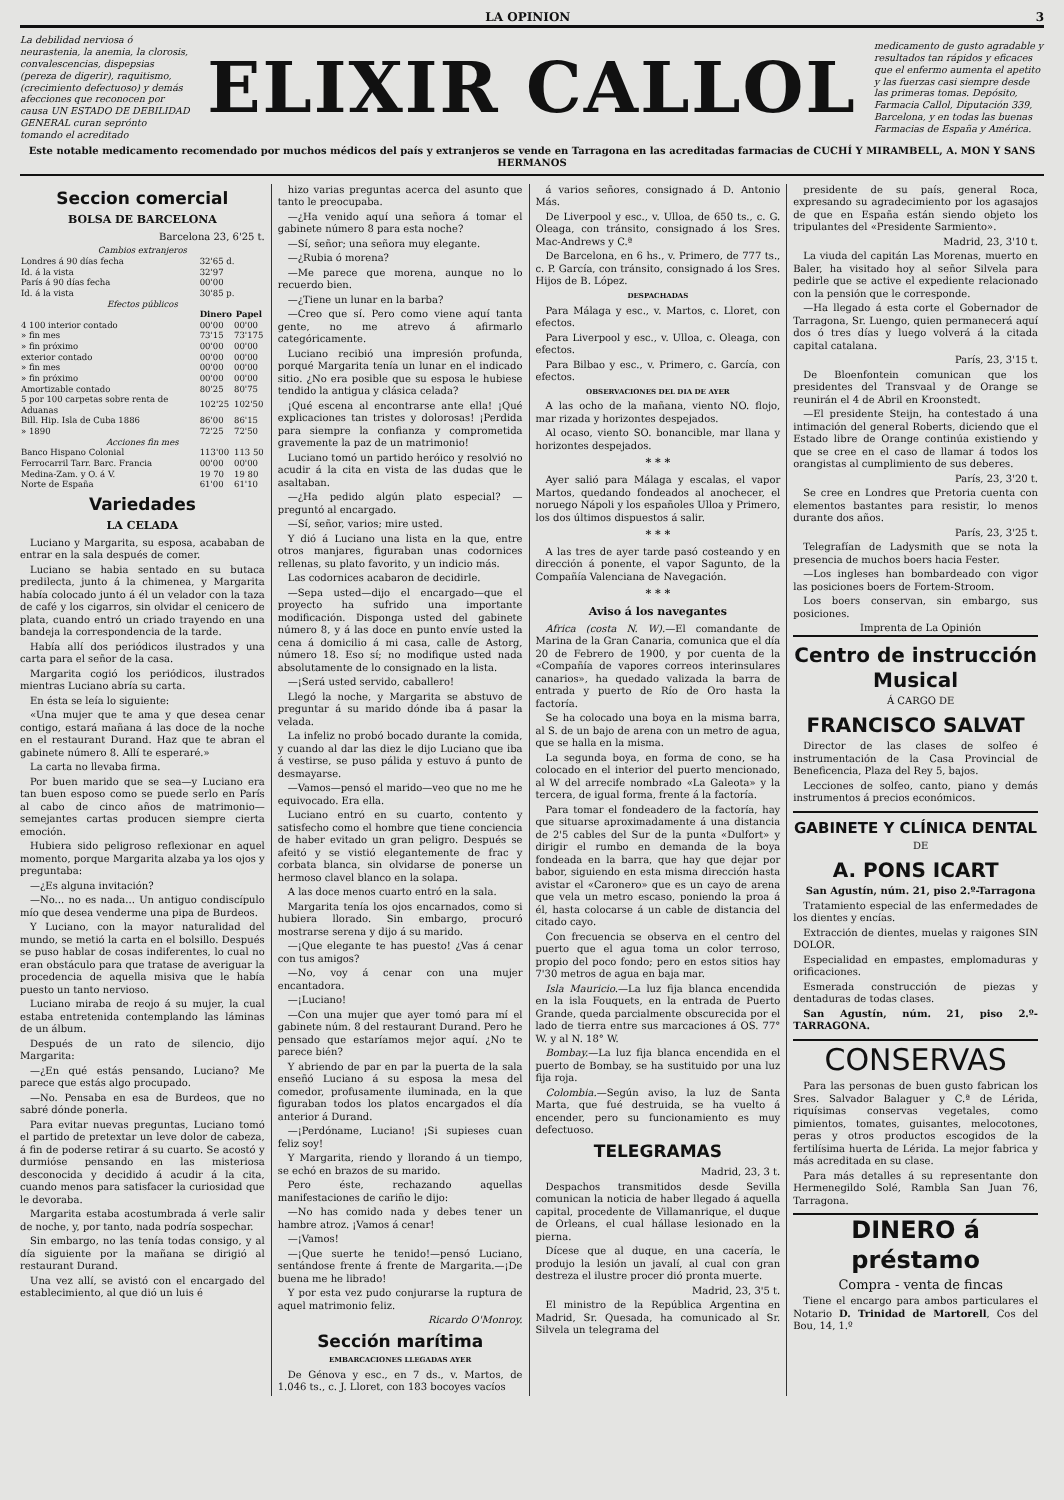LA OPINION 3
La debilidad nerviosa ó neurastenia, la anemia, la clorosis, convalescencias, dispepsias (pereza de digerir), raquitismo, (crecimiento defectuoso) y demás afecciones que reconocen por causa UN ESTADO DE DEBILIDAD GENERAL curan seprónto tomando el acreditado
ELIXIR CALLOL
medicamento de gusto agradable y resultados tan rápidos y eficaces que el enfermo aumenta el apetito y las fuerzas casi siempre desde las primeras tomas. Depósito, Farmacia Callol, Diputación 339, Barcelona, y en todas las buenas Farmacias de España y América.
Este notable medicamento recomendado por muchos médicos del país y extranjeros se vende en Tarragona en las acreditadas farmacias de CUCHÍ Y MIRAMBELL, A. MON Y SANS HERMANOS
Seccion comercial
BOLSA DE BARCELONA
Barcelona 23, 6'25 t.
| Cambios extranjeros | | |
| Londres á 90 días fecha | 32'65 d. | |
| Id. á la vista | 32'97 | |
| París á 90 días fecha | 00'00 | |
| Id. á la vista | 30'85 p. | |
| Efectos públicos | | |
| | Dinero | Papel |
| 4 100 interior contado | 00'00 | 00'00 |
| » fin mes | 73'15 | 73'175 |
| » fin próximo | 00'00 | 00'00 |
| exterior contado | 00'00 | 00'00 |
| » fin mes | 00'00 | 00'00 |
| » fin próximo | 00'00 | 00'00 |
| Amortizable contado | 80'25 | 80'75 |
| 5 por 100 carpetas sobre renta de Aduanas | 102'25 | 102'50 |
| Bill. Hip. Isla de Cuba 1886 | 86'00 | 86'15 |
| » 1890 | 72'25 | 72'50 |
| Acciones fin mes | | |
| Banco Hispano Colonial | 113'00 | 113 50 |
| Ferrocarril Tarr. Barc. Francia | 00'00 | 00'00 |
| Medina-Zam. y O. á V. | 19 70 | 19 80 |
| Norte de España | 61'00 | 61'10 |
Variedades
LA CELADA
Luciano y Margarita, su esposa, acababan de entrar en la sala después de comer.
Luciano se habia sentado en su butaca predilecta, junto á la chimenea, y Margarita había colocado junto á él un velador con la taza de café y los cigarros, sin olvidar el cenicero de plata, cuando entró un criado trayendo en una bandeja la correspondencia de la tarde.
Había allí dos periódicos ilustrados y una carta para el señor de la casa.
Margarita cogió los periódicos, ilustrados mientras Luciano abría su carta.
En ésta se leía lo siguiente:
«Una mujer que te ama y que desea cenar contigo, estará mañana á las doce de la noche en el restaurant Durand. Haz que te abran el gabinete número 8. Allí te esperaré.»
La carta no llevaba firma.
Por buen marido que se sea—y Luciano era tan buen esposo como se puede serlo en París al cabo de cinco años de matrimonio—semejantes cartas producen siempre cierta emoción.
Hubiera sido peligroso reflexionar en aquel momento, porque Margarita alzaba ya los ojos y preguntaba:
—¿Es alguna invitación?
—No... no es nada... Un antiguo condiscípulo mío que desea venderme una pipa de Burdeos.
Y Luciano, con la mayor naturalidad del mundo, se metió la carta en el bolsillo. Después se puso hablar de cosas indiferentes, lo cual no eran obstáculo para que tratase de averiguar la procedencia de aquella misiva que le había puesto un tanto nervioso.
Luciano miraba de reojo á su mujer, la cual estaba entretenida contemplando las láminas de un álbum.
Después de un rato de silencio, dijo Margarita:
—¿En qué estás pensando, Luciano? Me parece que estás algo procupado.
—No. Pensaba en esa de Burdeos, que no sabré dónde ponerla.
Para evitar nuevas preguntas, Luciano tomó el partido de pretextar un leve dolor de cabeza, á fin de poderse retirar á su cuarto. Se acostó y durmióse pensando en las misteriosa desconocida y decidido á acudir á la cita, cuando menos para satisfacer la curiosidad que le devoraba.
Margarita estaba acostumbrada á verle salir de noche, y, por tanto, nada podría sospechar.
Sin embargo, no las tenía todas consigo, y al día siguiente por la mañana se dirigió al restaurant Durand.
Una vez allí, se avistó con el encargado del establecimiento, al que dió un luis é
hizo varias preguntas acerca del asunto que tanto le preocupaba.
—¿Ha venido aquí una señora á tomar el gabinete número 8 para esta noche?
—Sí, señor; una señora muy elegante.
—¿Rubia ó morena?
—Me parece que morena, aunque no lo recuerdo bien.
—¿Tiene un lunar en la barba?
—Creo que sí. Pero como viene aquí tanta gente, no me atrevo á afirmarlo categóricamente.
Luciano recibió una impresión profunda, porqué Margarita tenía un lunar en el indicado sitio. ¿No era posible que su esposa le hubiese tendido la antigua y clásica celada?
¡Qué escena al encontrarse ante ella! ¡Qué explicaciones tan tristes y dolorosas! ¡Perdida para siempre la confianza y comprometida gravemente la paz de un matrimonio!
Luciano tomó un partido heróico y resolvió no acudir á la cita en vista de las dudas que le asaltaban.
—¿Ha pedido algún plato especial? —preguntó al encargado.
—Sí, señor, varios; mire usted.
Y dió á Luciano una lista en la que, entre otros manjares, figuraban unas codornices rellenas, su plato favorito, y un indicio más.
Las codornices acabaron de decidirle.
—Sepa usted—dijo el encargado—que el proyecto ha sufrido una importante modificación. Disponga usted del gabinete número 8, y á las doce en punto envíe usted la cena á domicilio á mi casa, calle de Astorg, número 18. Eso sí; no modifique usted nada absolutamente de lo consignado en la lista.
—¡Será usted servido, caballero!
Llegó la noche, y Margarita se abstuvo de preguntar á su marido dónde iba á pasar la velada.
La infeliz no probó bocado durante la comida, y cuando al dar las diez le dijo Luciano que iba á vestirse, se puso pálida y estuvo á punto de desmayarse.
—Vamos—pensó el marido—veo que no me he equivocado. Era ella.
Luciano entró en su cuarto, contento y satisfecho como el hombre que tiene conciencia de haber evitado un gran peligro. Después se afeitó y se vistió elegantemente de frac y corbata blanca, sin olvidarse de ponerse un hermoso clavel blanco en la solapa.
A las doce menos cuarto entró en la sala.
Margarita tenía los ojos encarnados, como si hubiera llorado. Sin embargo, procuró mostrarse serena y dijo á su marido.
—¡Que elegante te has puesto! ¿Vas á cenar con tus amigos?
—No, voy á cenar con una mujer encantadora.
—¡Luciano!
—Con una mujer que ayer tomó para mí el gabinete núm. 8 del restaurant Durand. Pero he pensado que estaríamos mejor aquí. ¿No te parece bién?
Y abriendo de par en par la puerta de la sala enseñó Luciano á su esposa la mesa del comedor, profusamente iluminada, en la que figuraban todos los platos encargados el día anterior á Durand.
—¡Perdóname, Luciano! ¡Si supieses cuan feliz soy!
Y Margarita, riendo y llorando á un tiempo, se echó en brazos de su marido.
Pero éste, rechazando aquellas manifestaciones de cariño le dijo:
—No has comido nada y debes tener un hambre atroz. ¡Vamos á cenar!
—¡Vamos!
—¡Que suerte he tenido!—pensó Luciano, sentándose frente á frente de Margarita.—¡De buena me he librado!
Y por esta vez pudo conjurarse la ruptura de aquel matrimonio feliz.
Ricardo O'Monroy.
Sección marítima
EMBARCACIONES LLEGADAS AYER
De Génova y esc., en 7 ds., v. Martos, de 1.046 ts., c. J. Lloret, con 183 bocoyes vacíos
á varios señores, consignado á D. Antonio Más.
De Liverpool y esc., v. Ulloa, de 650 ts., c. G. Oleaga, con tránsito, consignado á los Sres. Mac-Andrews y C.ª
De Barcelona, en 6 hs., v. Primero, de 777 ts., c. P. García, con tránsito, consignado á los Sres. Hijos de B. López.
DESPACHADAS
Para Málaga y esc., v. Martos, c. Lloret, con efectos.
Para Liverpool y esc., v. Ulloa, c. Oleaga, con efectos.
Para Bilbao y esc., v. Primero, c. García, con efectos.
OBSERVACIONES DEL DIA DE AYER
A las ocho de la mañana, viento NO. flojo, mar rizada y horizontes despejados.
Al ocaso, viento SO. bonancible, mar llana y horizontes despejados.
* * *
Ayer salió para Málaga y escalas, el vapor Martos, quedando fondeados al anochecer, el noruego Nápoli y los españoles Ulloa y Primero, los dos últimos dispuestos á salir.
* * *
A las tres de ayer tarde pasó costeando y en dirección á ponente, el vapor Sagunto, de la Compañía Valenciana de Navegación.
* * *
Aviso á los navegantes
Africa (costa N. W).—El comandante de Marina de la Gran Canaria, comunica que el día 20 de Febrero de 1900, y por cuenta de la «Compañía de vapores correos interinsulares canarios», ha quedado valizada la barra de entrada y puerto de Río de Oro hasta la factoría.
Se ha colocado una boya en la misma barra, al S. de un bajo de arena con un metro de agua, que se halla en la misma.
La segunda boya, en forma de cono, se ha colocado en el interior del puerto mencionado, al W del arrecife nombrado «La Galeota» y la tercera, de igual forma, frente á la factoría.
Para tomar el fondeadero de la factoría, hay que situarse aproximadamente á una distancia de 2'5 cables del Sur de la punta «Dulfort» y dirigir el rumbo en demanda de la boya fondeada en la barra, que hay que dejar por babor, siguiendo en esta misma dirección hasta avistar el «Caronero» que es un cayo de arena que vela un metro escaso, poniendo la proa á él, hasta colocarse á un cable de distancia del citado cayo.
Con frecuencia se observa en el centro del puerto que el agua toma un color terroso, propio del poco fondo; pero en estos sitios hay 7'30 metros de agua en baja mar.
Isla Mauricio.—La luz fija blanca encendida en la isla Fouquets, en la entrada de Puerto Grande, queda parcialmente obscurecida por el lado de tierra entre sus marcaciones á OS. 77° W. y al N. 18° W.
Bombay.—La luz fija blanca encendida en el puerto de Bombay, se ha sustituido por una luz fija roja.
Colombia.—Según aviso, la luz de Santa Marta, que fué destruida, se ha vuelto á encender, pero su funcionamiento es muy defectuoso.
TELEGRAMAS
Madrid, 23, 3 t.
Despachos transmitidos desde Sevilla comunican la noticia de haber llegado á aquella capital, procedente de Villamanrique, el duque de Orleans, el cual hállase lesionado en la pierna.
Dícese que al duque, en una cacería, le produjo la lesión un javalí, al cual con gran destreza el ilustre procer dió pronta muerte.
Madrid, 23, 3'5 t.
El ministro de la República Argentina en Madrid, Sr. Quesada, ha comunicado al Sr. Silvela un telegrama del
presidente de su país, general Roca, expresando su agradecimiento por los agasajos de que en España están siendo objeto los tripulantes del «Presidente Sarmiento».
Madrid, 23, 3'10 t.
La viuda del capitán Las Morenas, muerto en Baler, ha visitado hoy al señor Silvela para pedirle que se active el expediente relacionado con la pensión que le corresponde.
—Ha llegado á esta corte el Gobernador de Tarragona, Sr. Luengo, quien permanecerá aquí dos ó tres días y luego volverá á la citada capital catalana.
París, 23, 3'15 t.
De Bloenfontein comunican que los presidentes del Transvaal y de Orange se reunirán el 4 de Abril en Kroonstedt.
—El presidente Steijn, ha contestado á una intimación del general Roberts, diciendo que el Estado libre de Orange continúa existiendo y que se cree en el caso de llamar á todos los orangistas al cumplimiento de sus deberes.
París, 23, 3'20 t.
Se cree en Londres que Pretoria cuenta con elementos bastantes para resistir, lo menos durante dos años.
París, 23, 3'25 t.
Telegrafían de Ladysmith que se nota la presencia de muchos boers hacia Fester.
—Los ingleses han bombardeado con vigor las posiciones boers de Fortem-Stroom.
Los boers conservan, sin embargo, sus posiciones.
Imprenta de La Opinión
Centro de instrucción Musical
Á CARGO DE
FRANCISCO SALVAT
Director de las clases de solfeo é instrumentación de la Casa Provincial de Beneficencia, Plaza del Rey 5, bajos.
Lecciones de solfeo, canto, piano y demás instrumentos á precios económicos.
GABINETE Y CLÍNICA DENTAL
DE
A. PONS ICART
San Agustín, núm. 21, piso 2.º-Tarragona
Tratamiento especial de las enfermedades de los dientes y encías.
Extracción de dientes, muelas y raigones SIN DOLOR.
Especialidad en empastes, emplomaduras y orificaciones.
Esmerada construcción de piezas y dentaduras de todas clases.
San Agustín, núm. 21, piso 2.º-TARRAGONA.
CONSERVAS
Para las personas de buen gusto fabrican los Sres. Salvador Balaguer y C.ª de Lérida, riquísimas conservas vegetales, como pimientos, tomates, guisantes, melocotones, peras y otros productos escogidos de la fertilísima huerta de Lérida. La mejor fabrica y más acreditada en su clase.
Para más detalles á su representante don Hermenegildo Solé, Rambla San Juan 76, Tarragona.
DINERO á préstamo
Compra - venta de fincas
Tiene el encargo para ambos particulares el Notario D. Trinidad de Martorell, Cos del Bou, 14, 1.º